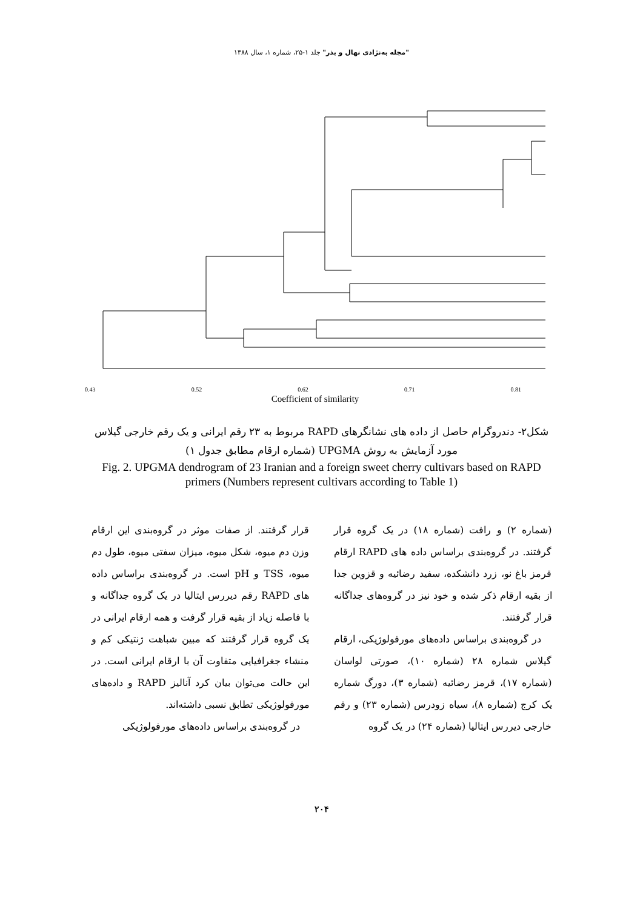"مجله به‌نژادی نهال و بذر" جلد ۱-۲۵، شماره ۱، سال ۱۳۸۸
0.43 0.52 0.62 0.71 0.81
1 9 3 14 17 18 12 23 5 16 8 10 7 13 20 6 19 2 21 22 4 11 15 24
Coefficient of similarity
شکل۲- دندروگرام حاصل از داده های نشانگرهای RAPD مربوط به ۲۳ رقم ایرانی و یک رقم خارجی گیلاس مورد آزمایش به روش UPGMA (شماره ارقام مطابق جدول ۱)
Fig. 2. UPGMA dendrogram of 23 Iranian and a foreign sweet cherry cultivars based on RAPD primers (Numbers represent cultivars according to Table 1)
(شماره ۲) و رافت (شماره ۱۸) در یک گروه قرار گرفتند. در گروه‌بندی براساس داده های RAPD ارقام قرمز باغ نو، زرد دانشکده، سفید رضائیه و قزوین جدا از بقیه ارقام ذکر شده و خود نیز در گروه‌های جداگانه قرار گرفتند.
در گروه‌بندی براساس داده‌های مورفولوژیکی، ارقام گیلاس شماره ۲۸ (شماره ۱۰)، صورتی لواسان (شماره ۱۷)، قرمز رضائیه (شماره ۳)، دورگ شماره یک کرج (شماره ۸)، سیاه زودرس (شماره ۲۳) و رقم خارجی دیررس ایتالیا (شماره ۲۴) در یک گروه
قرار گرفتند. از صفات موثر در گروه‌بندی این ارقام وزن دم میوه، شکل میوه، میزان سفتی میوه، طول دم میوه، TSS و pH است. در گروه‌بندی براساس داده های RAPD رقم دیررس ایتالیا در یک گروه جداگانه و با فاصله زیاد از بقیه قرار گرفت و همه ارقام ایرانی در یک گروه قرار گرفتند که مبین شباهت ژنتیکی کم و منشاء جغرافیایی متفاوت آن با ارقام ایرانی است. در این حالت می‌توان بیان کرد آنالیز RAPD و داده‌های مورفولوژیکی تطابق نسبی داشته‌اند.
در گروه‌بندی براساس داده‌های مورفولوژیکی
۲۰۴